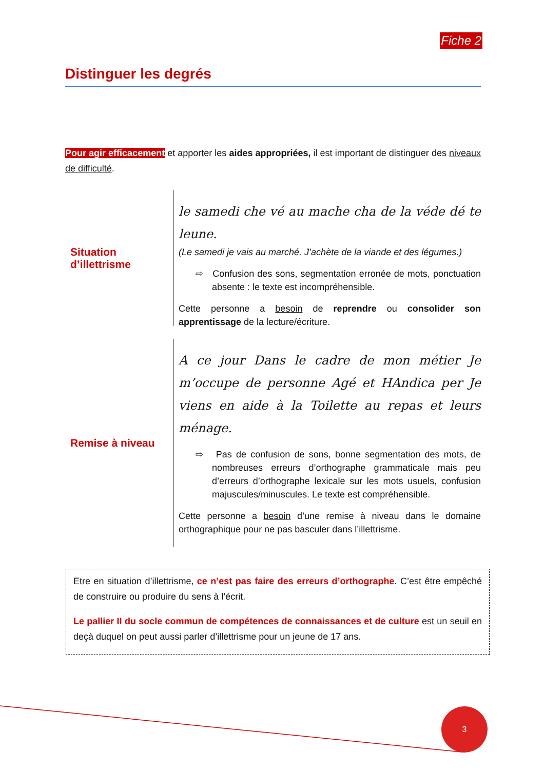Fiche 2
Distinguer les degrés
Pour agir efficacement et apporter les aides appropriées, il est important de distinguer des niveaux de difficulté.
Situation d’illettrisme
le samedi che vé au mache cha de la véde dé te leune.
(Le samedi je vais au marché. J’achète de la viande et des légumes.)
⇨ Confusion des sons, segmentation erronée de mots, ponctuation absente : le texte est incompréhensible.
Cette personne a besoin de reprendre ou consolider son apprentissage de la lecture/écriture.
Remise à niveau
A ce jour Dans le cadre de mon métier Je m’occupe de personne Agé et HAndica per Je viens en aide à la Toilette au repas et leurs ménage.
⇨ Pas de confusion de sons, bonne segmentation des mots, de nombreuses erreurs d’orthographe grammaticale mais peu d’erreurs d’orthographe lexicale sur les mots usuels, confusion majuscules/minuscules. Le texte est compréhensible.
Cette personne a besoin d’une remise à niveau dans le domaine orthographique pour ne pas basculer dans l’illettrisme.
Etre en situation d’illettrisme, ce n’est pas faire des erreurs d’orthographe. C’est être empêché de construire ou produire du sens à l’écrit.
Le pallier II du socle commun de compétences de connaissances et de culture est un seuil en deçà duquel on peut aussi parler d’illettrisme pour un jeune de 17 ans.
3